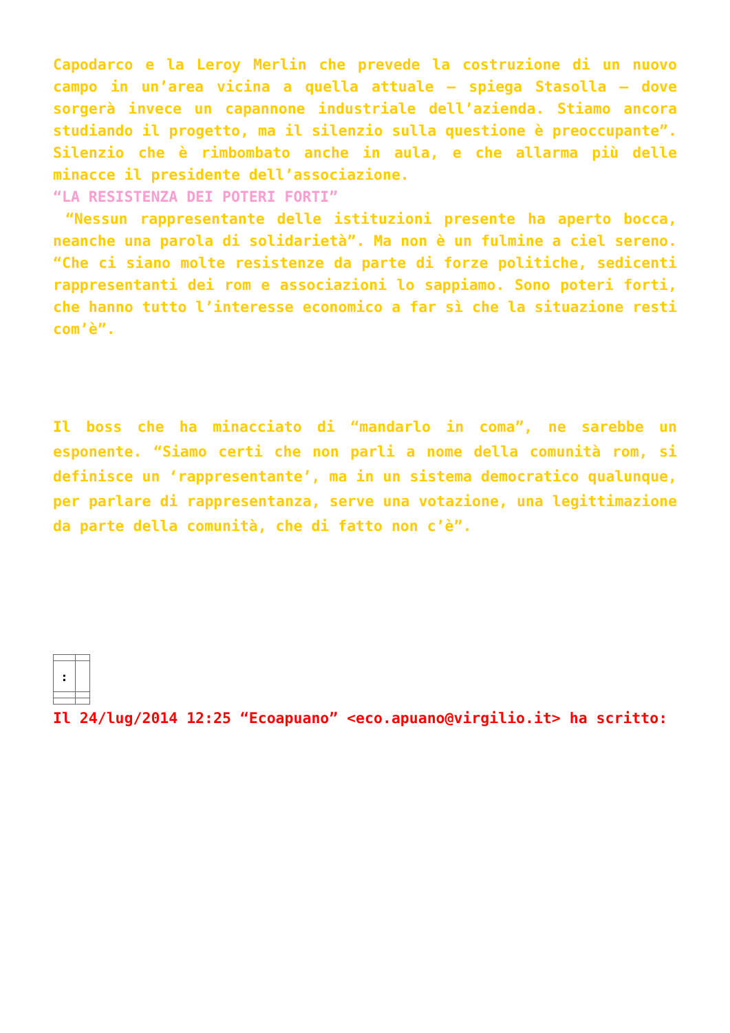Capodarco e la Leroy Merlin che prevede la costruzione di un nuovo campo in un’area vicina a quella attuale – spiega Stasolla – dove sorgerà invece un capannone industriale dell’azienda. Stiamo ancora studiando il progetto, ma il silenzio sulla questione è preoccupante”. Silenzio che è rimbombato anche in aula, e che allarma più delle minacce il presidente dell’associazione.
“LA RESISTENZA DEI POTERI FORTI”
“Nessun rappresentante delle istituzioni presente ha aperto bocca, neanche una parola di solidarietà”. Ma non è un fulmine a ciel sereno. “Che ci siano molte resistenze da parte di forze politiche, sedicenti rappresentanti dei rom e associazioni lo sappiamo. Sono poteri forti, che hanno tutto l’interesse economico a far sì che la situazione resti com’è”.
Il boss che ha minacciato di “mandarlo in coma”, ne sarebbe un esponente. “Siamo certi che non parli a nome della comunità rom, si definisce un ‘rappresentante’, ma in un sistema democratico qualunque, per parlare di rappresentanza, serve una votazione, una legittimazione da parte della comunità, che di fatto non c’è”.
| : | |
Il 24/lug/2014 12:25 “Ecoapuano” <eco.apuano@virgilio.it> ha scritto: